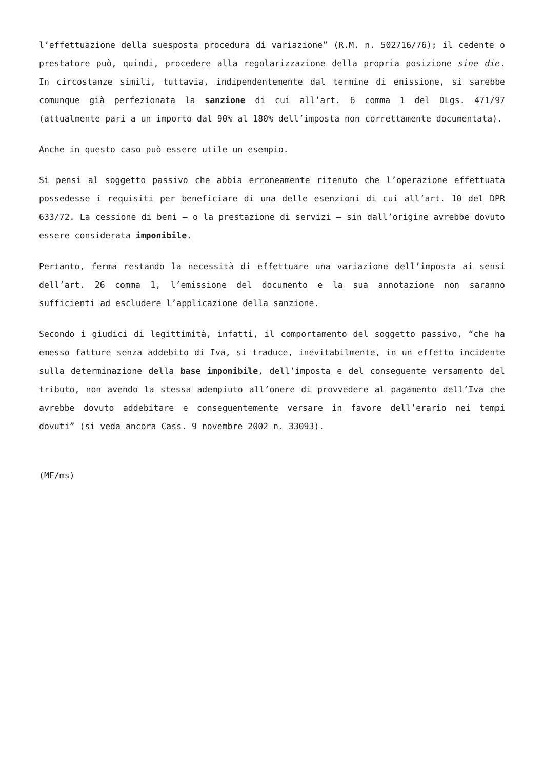l’effettuazione della suesposta procedura di variazione” (R.M. n. 502716/76); il cedente o prestatore può, quindi, procedere alla regolarizzazione della propria posizione sine die. In circostanze simili, tuttavia, indipendentemente dal termine di emissione, si sarebbe comunque già perfezionata la sanzione di cui all’art. 6 comma 1 del DLgs. 471/97 (attualmente pari a un importo dal 90% al 180% dell’imposta non correttamente documentata).
Anche in questo caso può essere utile un esempio.
Si pensi al soggetto passivo che abbia erroneamente ritenuto che l’operazione effettuata possedesse i requisiti per beneficiare di una delle esenzioni di cui all’art. 10 del DPR 633/72. La cessione di beni – o la prestazione di servizi – sin dall’origine avrebbe dovuto essere considerata imponibile.
Pertanto, ferma restando la necessità di effettuare una variazione dell’imposta ai sensi dell’art. 26 comma 1, l’emissione del documento e la sua annotazione non saranno sufficienti ad escludere l’applicazione della sanzione.
Secondo i giudici di legittimità, infatti, il comportamento del soggetto passivo, “che ha emesso fatture senza addebito di Iva, si traduce, inevitabilmente, in un effetto incidente sulla determinazione della base imponibile, dell’imposta e del conseguente versamento del tributo, non avendo la stessa adempiuto all’onere di provvedere al pagamento dell’Iva che avrebbe dovuto addebitare e conseguentemente versare in favore dell’erario nei tempi dovuti” (si veda ancora Cass. 9 novembre 2002 n. 33093).
(MF/ms)